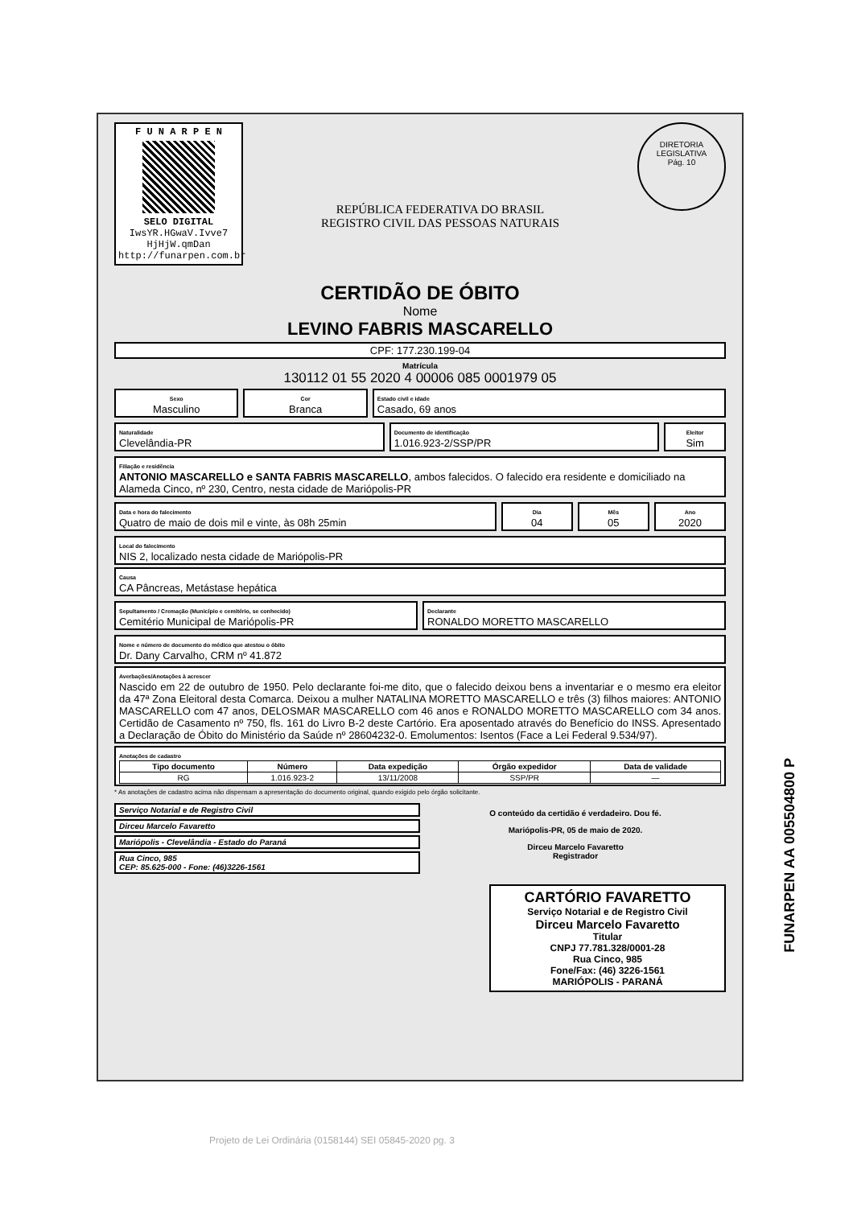F U N A R P E N
SELO DIGITAL
IwsYR.HGwaV.Ivve7
HjHjW.qmDan
http://funarpen.com.br
REPÚBLICA FEDERATIVA DO BRASIL
REGISTRO CIVIL DAS PESSOAS NATURAIS
DIRETORIA LEGISLATIVA
Pág. 10
CERTIDÃO DE ÓBITO
Nome
LEVINO FABRIS MASCARELLO
CPF: 177.230.199-04
Matrícula
130112 01 55 2020 4 00006 085 0001979 05
Sexo
Masculino
Cor
Branca
Estado civil e idade
Casado, 69 anos
Naturalidade
Clevelândia-PR
Documento de identificação
1.016.923-2/SSP/PR
Eleitor
Sim
Filiação e residência
ANTONIO MASCARELLO e SANTA FABRIS MASCARELLO, ambos falecidos. O falecido era residente e domiciliado na Alameda Cinco, nº 230, Centro, nesta cidade de Mariópolis-PR
Data e hora do falecimento
Quatro de maio de dois mil e vinte, às 08h 25min
Dia
04
Mês
05
Ano
2020
Local do falecimento
NIS 2, localizado nesta cidade de Mariópolis-PR
Causa
CA Pâncreas, Metástase hepática
Sepultamento / Cremação (Município e cemitério, se conhecido)
Cemitério Municipal de Mariópolis-PR
Declarante
RONALDO MORETTO MASCARELLO
Nome e número de documento do médico que atestou o óbito
Dr. Dany Carvalho, CRM nº 41.872
Averbações/Anotações à acrescer
Nascido em 22 de outubro de 1950. Pelo declarante foi-me dito, que o falecido deixou bens a inventariar e o mesmo era eleitor da 47ª Zona Eleitoral desta Comarca. Deixou a mulher NATALINA MORETTO MASCARELLO e três (3) filhos maiores: ANTONIO MASCARELLO com 47 anos, DELOSMAR MASCARELLO com 46 anos e RONALDO MORETTO MASCARELLO com 34 anos. Certidão de Casamento nº 750, fls. 161 do Livro B-2 deste Cartório. Era aposentado através do Benefício do INSS. Apresentado a Declaração de Óbito do Ministério da Saúde nº 28604232-0. Emolumentos: Isentos (Face a Lei Federal 9.534/97).
Anotações de cadastro
| Tipo documento | Número | Data expedição | Órgão expedidor | Data de validade |
| --- | --- | --- | --- | --- |
| RG | 1.016.923-2 | 13/11/2008 | SSP/PR | — |
* As anotações de cadastro acima não dispensam a apresentação do documento original, quando exigido pelo órgão solicitante.
Serviço Notarial e de Registro Civil
Dirceu Marcelo Favaretto
Mariópolis - Clevelândia - Estado do Paraná
Rua Cinco, 985
CEP: 85.625-000 - Fone: (46)3226-1561
O conteúdo da certidão é verdadeiro. Dou fé.
Mariópolis-PR, 05 de maio de 2020.
Dirceu Marcelo Favaretto
Registrador
CARTÓRIO FAVARETTO
Serviço Notarial e de Registro Civil
Dirceu Marcelo Favaretto
Titular
CNPJ 77.781.328/0001-28
Rua Cinco, 985
Fone/Fax: (46) 3226-1561
MARIÓPOLIS - PARANÁ
FUNARPEN AA 005504800 P
Projeto de Lei Ordinária (0158144) SEI 05845-2020 pg. 3